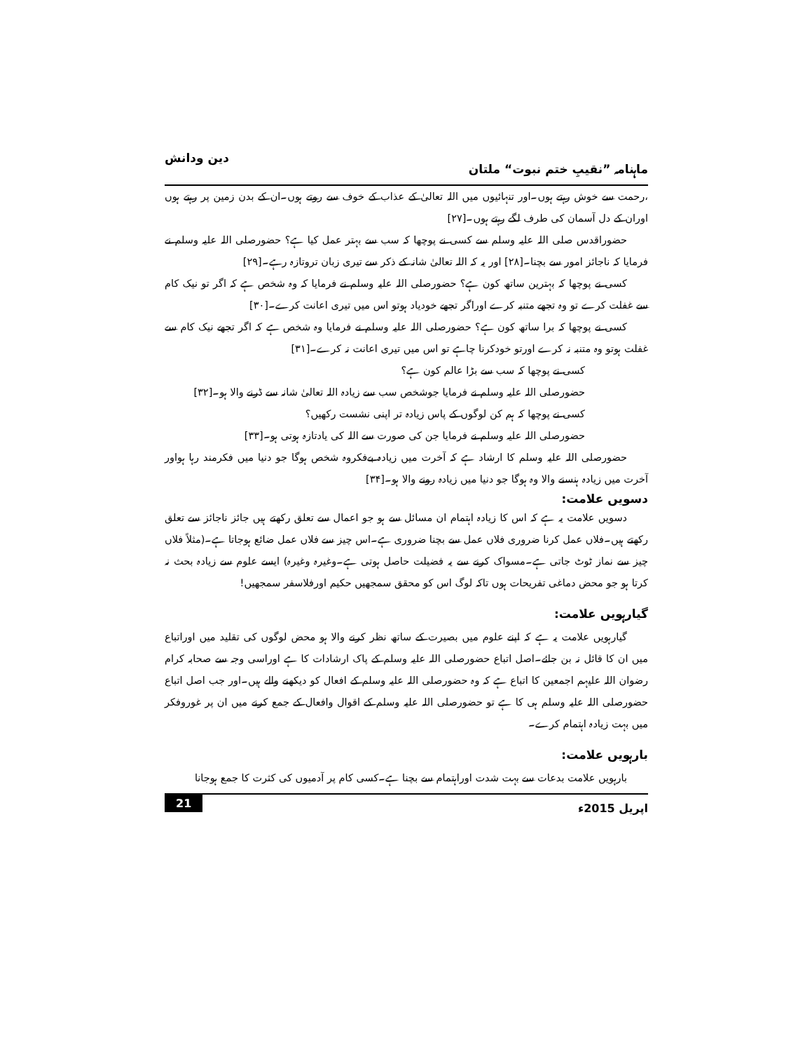ماہنامہ ”نقیبِ ختم نبوت“ ملتان دین ودانش
،رحمت سے خوش رہتے ہوں۔اور تنہائیوں میں اللہ تعالیٰ کے عذاب کے خوف سے روتے ہوں۔ان کے بدن زمین پر رہتے ہوں اوران کے دل آسمان کی طرف لگے رہتے ہوں۔[۲۷]
حضوراقدس صلی اللہ علیہ وسلم سے کسی نے پوچھا کہ سب سے بہتر عمل کیا ہے؟ حضورصلی اللہ علیہ وسلم نے فرمایا کہ ناجائز امور سے بچنا۔[۲۸] اور یہ کہ اللہ تعالیٰ شانہ کے ذکر سے تیری زبان تروتازہ رہے۔[۲۹]
کسی نے پوچھا کہ بہترین ساتھ کون ہے؟ حضورصلی اللہ علیہ وسلم نے فرمایا کہ وہ شخص ہے کہ اگر تو نیک کام سے غفلت کرے تو وہ تجھے متنبہ کرے اوراگر تجھے خودیاد ہوتو اس میں تیری اعانت کرے۔[۳۰]
کسی نے پوچھا کہ برا ساتھ کون ہے؟ حضورصلی اللہ علیہ وسلم نے فرمایا وہ شخص ہے کہ اگر تجھے نیک کام سے غفلت ہوتو وہ متنبہ نہ کرے اورتو خودکرنا چاہے تو اس میں تیری اعانت نہ کرے۔[۳۱]
کسی نے پوچھا کہ سب سے بڑا عالم کون ہے؟
حضورصلی اللہ علیہ وسلم نے فرمایا جوشخص سب سے زیادہ اللہ تعالیٰ شانہ سے ڈرنے والا ہو۔[۳۲]
کسی نے پوچھا کہ ہم کن لوگوں کے پاس زیادہ تر اپنی نشست رکھیں؟
حضورصلی اللہ علیہ وسلم نے فرمایا جن کی صورت سے اللہ کی یادتازہ ہوتی ہو۔[۳۳]
حضورصلی اللہ علیہ وسلم کا ارشاد ہے کہ آخرت میں زیادہ بےفکروہ شخص ہوگا جو دنیا میں فکرمند رہا ہواور آخرت میں زیادہ ہنسنے والا وہ ہوگا جو دنیا میں زیادہ رونے والا ہو۔[۳۴]
دسویں علامت:
دسویں علامت یہ ہے کہ اس کا زیادہ اہتمام ان مسائل سے ہو جو اعمال سے تعلق رکھتے ہیں جائز ناجائز سے تعلق رکھتے ہیں۔فلاں عمل کرنا ضروری فلاں عمل سے بچنا ضروری ہے۔اس چیز سے فلاں عمل ضائع ہوجاتا ہے۔(مثلاً فلاں چیز سے نماز ٹوٹ جاتی ہے۔مسواک کرنے سے یہ فضیلت حاصل ہوتی ہے۔وغیرہ وغیرہ) ایسے علوم سے زیادہ بحث نہ کرتا ہو جو محض دماغی تفریحات ہوں تاکہ لوگ اس کو محقق سمجھیں حکیم اورفلاسفر سمجھیں!
گیارہویں علامت:
گیارہویں علامت یہ ہے کہ اپنے علوم میں بصیرت کے ساتھ نظر کرنے والا ہو محض لوگوں کی تقلید میں اوراتباع میں ان کا قائل نہ بن جائے۔اصل اتباع حضورصلی اللہ علیہ وسلم کے پاک ارشادات کا ہے اوراسی وجہ سے صحابہ کرام رضوان اللہ علیہم اجمعین کا اتباع ہے کہ وہ حضورصلی اللہ علیہ وسلم کے افعال کو دیکھنے والے ہیں۔اور جب اصل اتباع حضورصلی اللہ علیہ وسلم ہی کا ہے تو حضورصلی اللہ علیہ وسلم کے اقوال وافعال کے جمع کرنے میں ان پر غوروفکر میں بہت زیادہ اہتمام کرے۔
بارہویں علامت:
بارہویں علامت بدعات سے بہت شدت اوراہتمام سے بچنا ہے۔کسی کام پر آدمیوں کی کثرت کا جمع ہوجانا
اپریل 2015ء 21